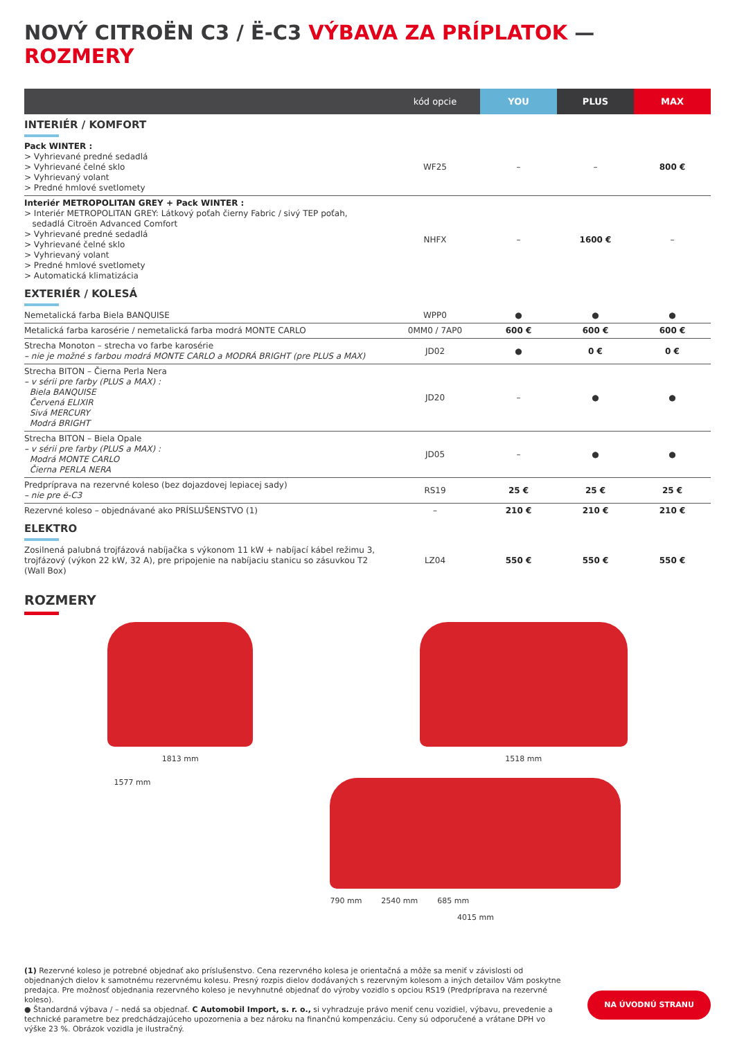NOVÝ CITROËN C3 / Ë-C3 VÝBAVA ZA PRÍPLATOK — ROZMERY
| | kód opcie | YOU | PLUS | MAX |
| --- | --- | --- | --- | --- |
| INTERIÉR / KOMFORT | | | | |
| Pack WINTER : > Vyhrievané predné sedadlá > Vyhrievané čelné sklo > Vyhrievaný volant > Predné hmlové svetlomety | WF25 | – | – | 800 € |
| Interiér METROPOLITAN GREY + Pack WINTER : > Interiér METROPOLITAN GREY: Látkový poťah čierny Fabric / sivý TEP poťah, sedadlá Citroën Advanced Comfort > Vyhrievané predné sedadlá > Vyhrievané čelné sklo > Vyhrievaný volant > Predné hmlové svetlomety > Automatická klimatizácia | NHFX | – | 1600 € | – |
| EXTERIÉR / KOLESÁ | | | | |
| Nemetalická farba Biela BANQUISE | WPP0 | ● | ● | ● |
| Metalická farba karosérie / nemetalická farba modrá MONTE CARLO | 0MM0 / 7AP0 | 600 € | 600 € | 600 € |
| Strecha Monoton – strecha vo farbe karosérie – nie je možné s farbou modrá MONTE CARLO a MODRÁ BRIGHT (pre PLUS a MAX) | JD02 | ● | 0 € | 0 € |
| Strecha BITON – Čierna Perla Nera – v sérii pre farby (PLUS a MAX) : Biela BANQUISE Červená ELIXIR Sivá MERCURY Modrá BRIGHT | JD20 | – | ● | ● |
| Strecha BITON – Biela Opale – v sérii pre farby (PLUS a MAX) : Modrá MONTE CARLO Čierna PERLA NERA | JD05 | – | ● | ● |
| Predprípravа na rezervné koleso (bez dojazdovej lepiacej sady) – nie pre ë-C3 | RS19 | 25 € | 25 € | 25 € |
| Rezervné koleso – objednávané ako PRÍSLUŠENSTVO (1) | – | 210 € | 210 € | 210 € |
| ELEKTRO | | | | |
| Zosilnená palubná trojfázová nabíjačka s výkonom 11 kW + nabíjací kábel režimu 3, trojfázový (výkon 22 kW, 32 A), pre pripojenie na nabíjaciu stanicu so zásuvkou T2 (Wall Box) | LZ04 | 550 € | 550 € | 550 € |
ROZMERY
1813 mm 1518 mm
1577 mm
790 mm 2540 mm 685 mm
4015 mm
(1) Rezervné koleso je potrebné objednať ako príslušenstvo. Cena rezervného kolesa je orientačná a môže sa meniť v závislosti od objednaných dielov k samotnému rezervnému kolesu. Presný rozpis dielov dodávaných s rezervným kolesom a iných detailov Vám poskytne predajca. Pre možnosť objednania rezervného koleso je nevyhnutné objednať do výroby vozidlo s opciou RS19 (Predprípravа na rezervné koleso).
● Štandardná výbava / – nedá sa objednať. C Automobil Import, s. r. o., si vyhradzuje právo meniť cenu vozidiel, výbavu, prevedenie a technické parametre bez predchádzajúceho upozornenia a bez nároku na finančnú kompenzáciu. Ceny sú odporučené a vrátane DPH vo výške 23 %. Obrázok vozidla je ilustračný.
NA ÚVODNÚ STRANU